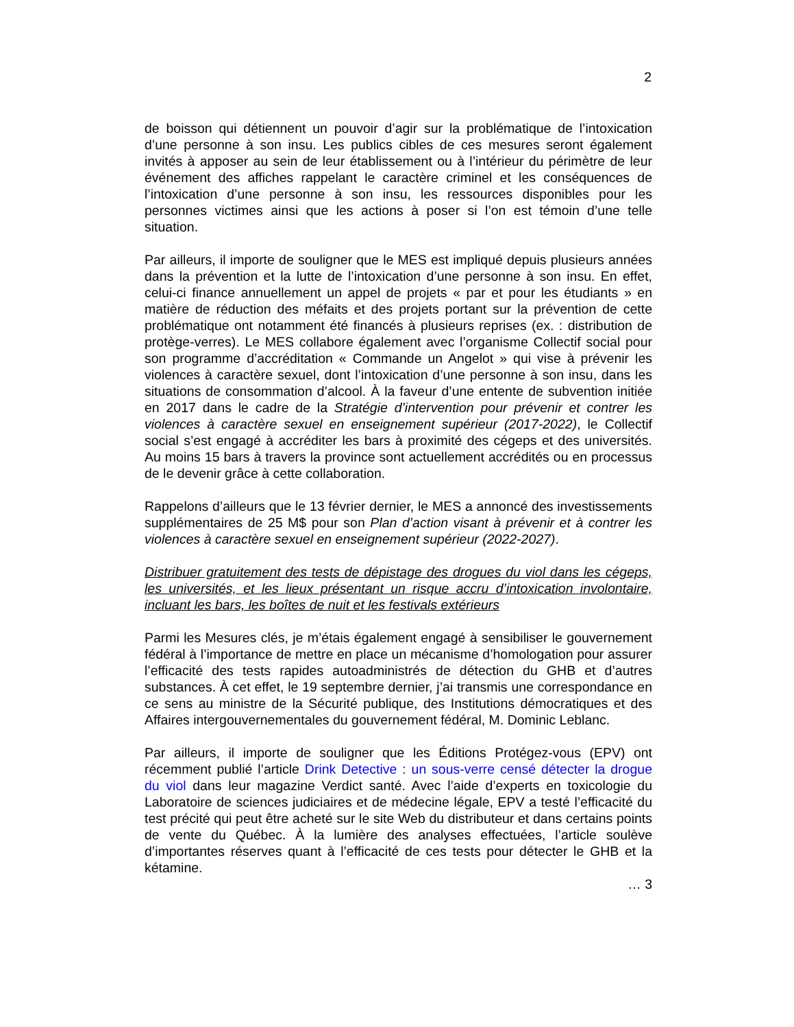2
de boisson qui détiennent un pouvoir d’agir sur la problématique de l’intoxication d’une personne à son insu. Les publics cibles de ces mesures seront également invités à apposer au sein de leur établissement ou à l’intérieur du périmètre de leur événement des affiches rappelant le caractère criminel et les conséquences de l’intoxication d’une personne à son insu, les ressources disponibles pour les personnes victimes ainsi que les actions à poser si l’on est témoin d’une telle situation.
Par ailleurs, il importe de souligner que le MES est impliqué depuis plusieurs années dans la prévention et la lutte de l’intoxication d’une personne à son insu. En effet, celui-ci finance annuellement un appel de projets « par et pour les étudiants » en matière de réduction des méfaits et des projets portant sur la prévention de cette problématique ont notamment été financés à plusieurs reprises (ex. : distribution de protège-verres). Le MES collabore également avec l’organisme Collectif social pour son programme d’accréditation « Commande un Angelot » qui vise à prévenir les violences à caractère sexuel, dont l’intoxication d’une personne à son insu, dans les situations de consommation d’alcool. À la faveur d’une entente de subvention initiée en 2017 dans le cadre de la Stratégie d’intervention pour prévenir et contrer les violences à caractère sexuel en enseignement supérieur (2017-2022), le Collectif social s’est engagé à accréditer les bars à proximité des cégeps et des universités. Au moins 15 bars à travers la province sont actuellement accrédités ou en processus de le devenir grâce à cette collaboration.
Rappelons d’ailleurs que le 13 février dernier, le MES a annoncé des investissements supplémentaires de 25 M$ pour son Plan d’action visant à prévenir et à contrer les violences à caractère sexuel en enseignement supérieur (2022-2027).
Distribuer gratuitement des tests de dépistage des drogues du viol dans les cégeps, les universités, et les lieux présentant un risque accru d’intoxication involontaire, incluant les bars, les boîtes de nuit et les festivals extérieurs
Parmi les Mesures clés, je m’étais également engagé à sensibiliser le gouvernement fédéral à l’importance de mettre en place un mécanisme d’homologation pour assurer l’efficacité des tests rapides autoadministrés de détection du GHB et d’autres substances. À cet effet, le 19 septembre dernier, j’ai transmis une correspondance en ce sens au ministre de la Sécurité publique, des Institutions démocratiques et des Affaires intergouvernementales du gouvernement fédéral, M. Dominic Leblanc.
Par ailleurs, il importe de souligner que les Éditions Protégez-vous (EPV) ont récemment publié l’article Drink Detective : un sous-verre censé détecter la drogue du viol dans leur magazine Verdict santé. Avec l’aide d’experts en toxicologie du Laboratoire de sciences judiciaires et de médecine légale, EPV a testé l’efficacité du test précité qui peut être acheté sur le site Web du distributeur et dans certains points de vente du Québec. À la lumière des analyses effectuées, l’article soulève d’importantes réserves quant à l’efficacité de ces tests pour détecter le GHB et la kétamine.
… 3